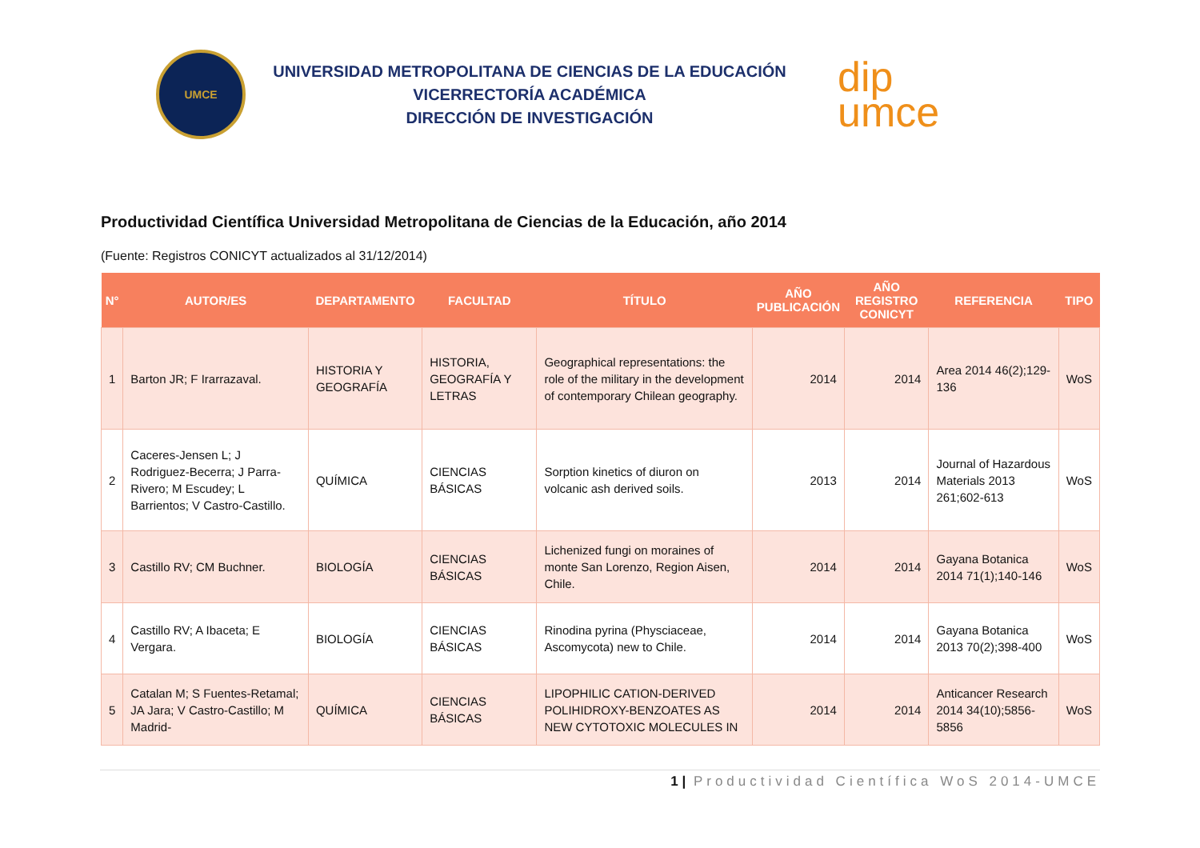UMCE
UNIVERSIDAD METROPOLITANA DE CIENCIAS DE LA EDUCACIÓN
VICERRECTORÍA ACADÉMICA
DIRECCIÓN DE INVESTIGACIÓN
dip
umce
Productividad Científica Universidad Metropolitana de Ciencias de la Educación, año 2014
(Fuente: Registros CONICYT actualizados al 31/12/2014)
| N° | AUTOR/ES | DEPARTAMENTO | FACULTAD | TÍTULO | AÑO PUBLICACIÓN | AÑO REGISTRO CONICYT | REFERENCIA | TIPO |
| --- | --- | --- | --- | --- | --- | --- | --- | --- |
| 1 | Barton JR; F Irarrazaval. | HISTORIA Y GEOGRAFÍA | HISTORIA, GEOGRAFÍA Y LETRAS | Geographical representations: the role of the military in the development of contemporary Chilean geography. | 2014 | 2014 | Area 2014 46(2);129-136 | WoS |
| 2 | Caceres-Jensen L; J Rodriguez-Becerra; J Parra-Rivero; M Escudey; L Barrientos; V Castro-Castillo. | QUÍMICA | CIENCIAS BÁSICAS | Sorption kinetics of diuron on volcanic ash derived soils. | 2013 | 2014 | Journal of Hazardous Materials 2013 261;602-613 | WoS |
| 3 | Castillo RV; CM Buchner. | BIOLOGÍA | CIENCIAS BÁSICAS | Lichenized fungi on moraines of monte San Lorenzo, Region Aisen, Chile. | 2014 | 2014 | Gayana Botanica 2014 71(1);140-146 | WoS |
| 4 | Castillo RV; A Ibaceta; E Vergara. | BIOLOGÍA | CIENCIAS BÁSICAS | Rinodina pyrina (Physciaceae, Ascomycota) new to Chile. | 2014 | 2014 | Gayana Botanica 2013 70(2);398-400 | WoS |
| 5 | Catalan M; S Fuentes-Retamal; JA Jara; V Castro-Castillo; M Madrid- | QUÍMICA | CIENCIAS BÁSICAS | LIPOPHILIC CATION-DERIVED POLIHIDROXY-BENZOATES AS NEW CYTOTOXIC MOLECULES IN | 2014 | 2014 | Anticancer Research 2014 34(10);5856-5856 | WoS |
1 | Productividad Científica WoS 2014-UMCE